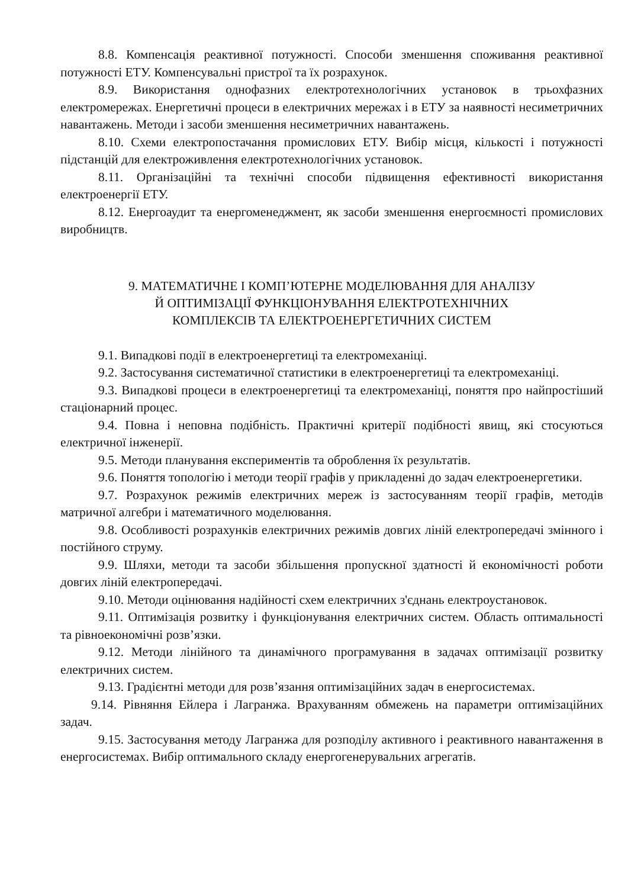8.8. Компенсація реактивної потужності. Способи зменшення споживання реактивної потужності ЕТУ. Компенсувальні пристрої та їх розрахунок.
8.9. Використання однофазних електротехнологічних установок в трьохфазних електромережах. Енергетичні процеси в електричних мережах і в ЕТУ за наявності несиметричних навантажень. Методи і засоби зменшення несиметричних навантажень.
8.10. Схеми електропостачання промислових ЕТУ. Вибір місця, кількості і потужності підстанцій для електроживлення електротехнологічних установок.
8.11. Організаційні та технічні способи підвищення ефективності використання електроенергії ЕТУ.
8.12. Енергоаудит та енергоменеджмент, як засоби зменшення енергоємності промислових виробництв.
9. МАТЕМАТИЧНЕ І КОМП’ЮТЕРНЕ МОДЕЛЮВАННЯ ДЛЯ АНАЛІЗУ
Й ОПТИМІЗАЦІЇ ФУНКЦІОНУВАННЯ ЕЛЕКТРОТЕХНІЧНИХ
КОМПЛЕКСІВ ТА ЕЛЕКТРОЕНЕРГЕТИЧНИХ СИСТЕМ
9.1. Випадкові події в електроенергетиці та електромеханіці.
9.2. Застосування систематичної статистики в електроенергетиці та електромеханіці.
9.3. Випадкові процеси в електроенергетиці та електромеханіці, поняття про найпростіший стаціонарний процес.
9.4. Повна і неповна подібність. Практичні критерії подібності явищ, які стосуються електричної інженерії.
9.5. Методи планування експериментів та оброблення їх результатів.
9.6. Поняття топологію і методи теорії графів у прикладенні до задач електроенергетики.
9.7. Розрахунок режимів електричних мереж із застосуванням теорії графів, методів матричної алгебри і математичного моделювання.
9.8. Особливості розрахунків електричних режимів довгих ліній електропередачі змінного і постійного струму.
9.9. Шляхи, методи та засоби збільшення пропускної здатності й економічності роботи довгих ліній електропередачі.
9.10. Методи оцінювання надійності схем електричних з'єднань електроустановок.
9.11. Оптимізація розвитку і функціонування електричних систем. Область оптимальності та рівноекономічні розв’язки.
9.12. Методи лінійного та динамічного програмування в задачах оптимізації розвитку електричних систем.
9.13. Градієнтні методи для розв’язання оптимізаційних задач в енергосистемах.
9.14. Рівняння Ейлера і Лагранжа. Врахуванням обмежень на параметри оптимізаційних задач.
9.15. Застосування методу Лагранжа для розподілу активного і реактивного навантаження в енергосистемах. Вибір оптимального складу енергогенерувальних агрегатів.